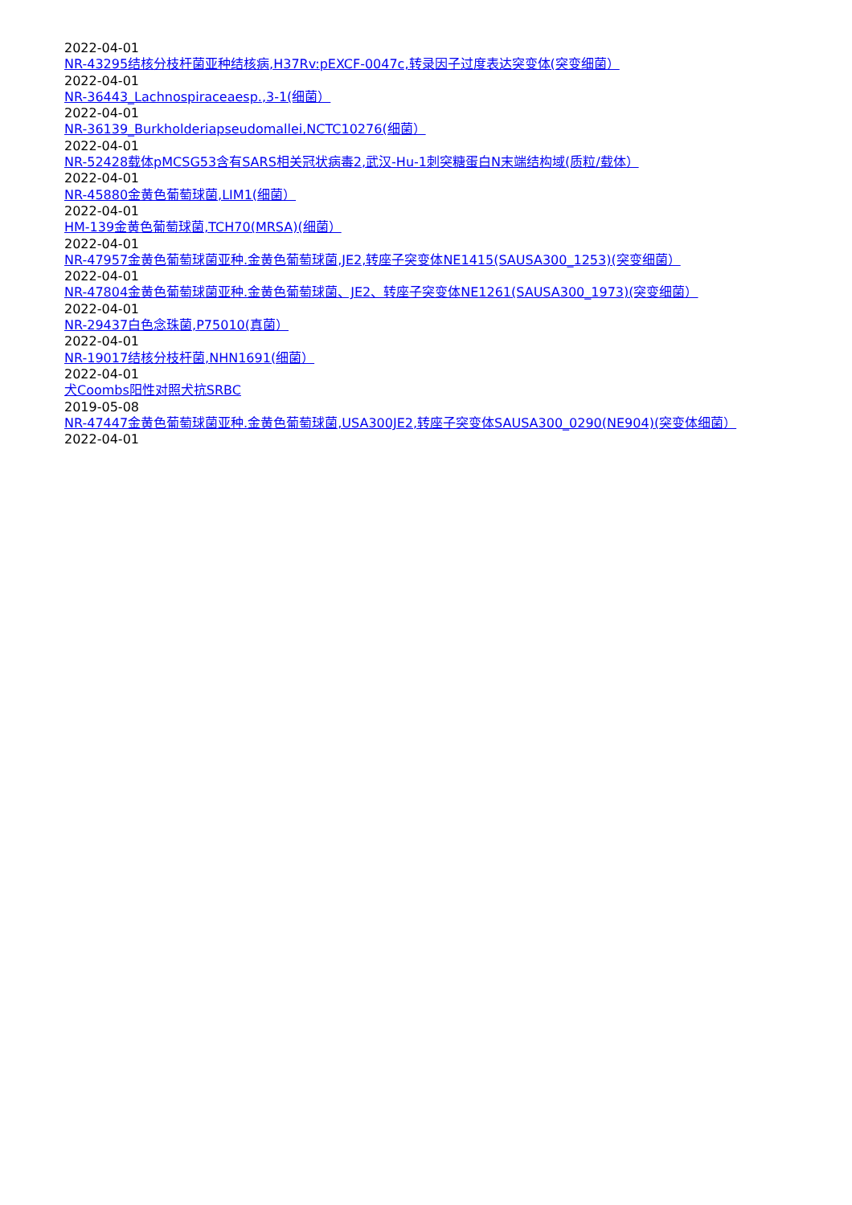2022-04-01
NR-43295结核分枝杆菌亚种结核病,H37Rv:pEXCF-0047c,转录因子过度表达突变体(突变细菌）
2022-04-01
NR-36443_Lachnospiraceaesp.,3-1(细菌）
2022-04-01
NR-36139_Burkholderiapseudomallei,NCTC10276(细菌）
2022-04-01
NR-52428载体pMCSG53含有SARS相关冠状病毒2,武汉-Hu-1刺突糖蛋白N末端结构域(质粒/载体）
2022-04-01
NR-45880金黄色葡萄球菌,LIM1(细菌）
2022-04-01
HM-139金黄色葡萄球菌,TCH70(MRSA)(细菌）
2022-04-01
NR-47957金黄色葡萄球菌亚种.金黄色葡萄球菌,JE2,转座子突变体NE1415(SAUSA300_1253)(突变细菌）
2022-04-01
NR-47804金黄色葡萄球菌亚种.金黄色葡萄球菌、JE2、转座子突变体NE1261(SAUSA300_1973)(突变细菌）
2022-04-01
NR-29437白色念珠菌,P75010(真菌）
2022-04-01
NR-19017结核分枝杆菌,NHN1691(细菌）
2022-04-01
犬Coombs阳性对照犬抗SRBC
2019-05-08
NR-47447金黄色葡萄球菌亚种.金黄色葡萄球菌,USA300JE2,转座子突变体SAUSA300_0290(NE904)(突变体细菌）
2022-04-01